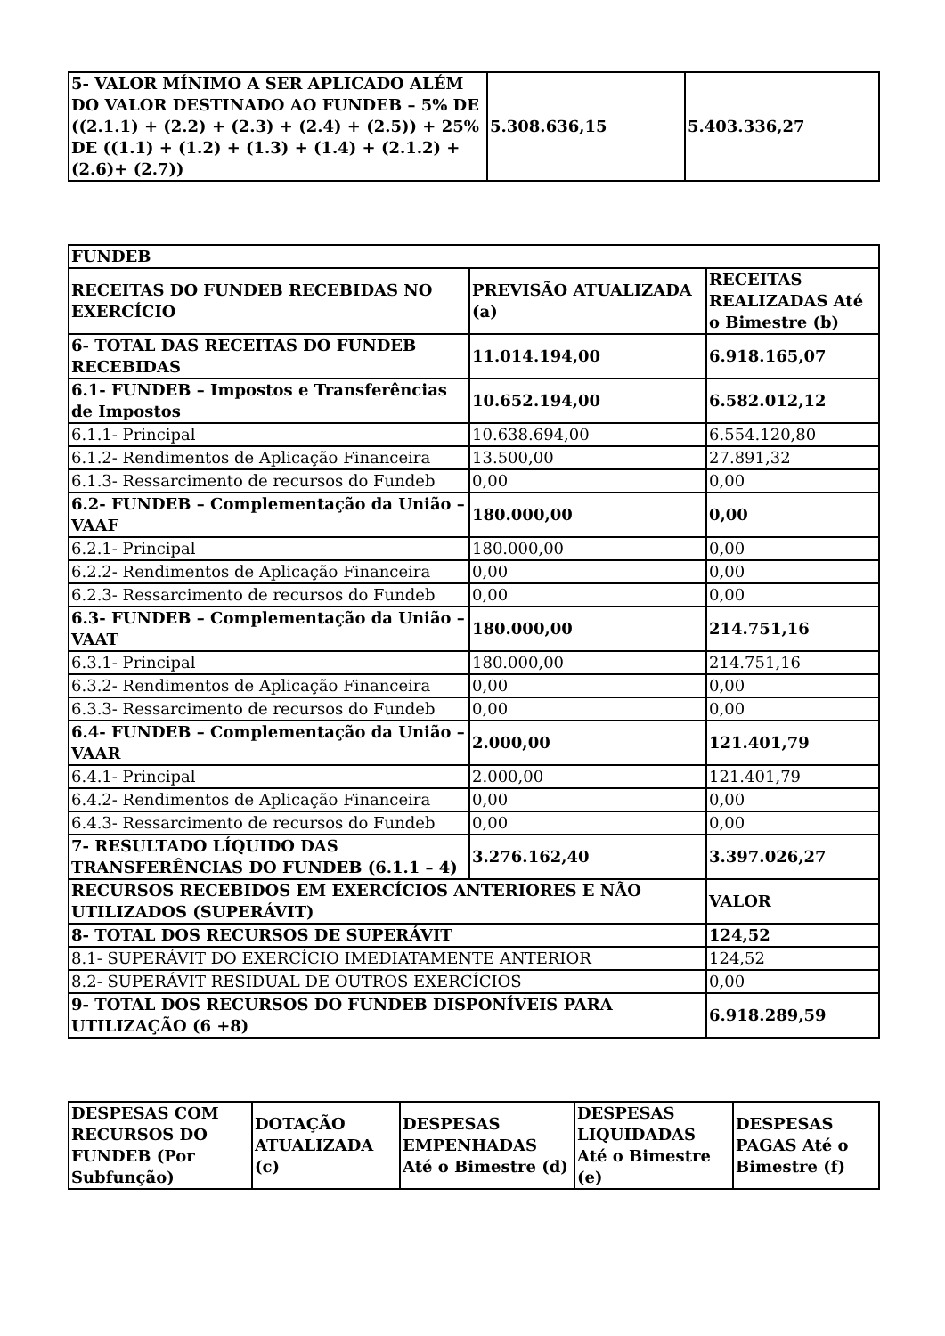| 5- VALOR MÍNIMO A SER APLICADO ALÉM DO VALOR DESTINADO AO FUNDEB – 5% DE ((2.1.1) + (2.2) + (2.3) + (2.4) + (2.5)) + 25% DE ((1.1) + (1.2) + (1.3) + (1.4) + (2.1.2) + (2.6)+ (2.7)) | 5.308.636,15 | 5.403.336,27 |
| FUNDEB | | |
| --- | --- | --- |
| RECEITAS DO FUNDEB RECEBIDAS NO EXERCÍCIO | PREVISÃO ATUALIZADA (a) | RECEITAS REALIZADAS Até o Bimestre (b) |
| 6- TOTAL DAS RECEITAS DO FUNDEB RECEBIDAS | 11.014.194,00 | 6.918.165,07 |
| 6.1- FUNDEB – Impostos e Transferências de Impostos | 10.652.194,00 | 6.582.012,12 |
| 6.1.1- Principal | 10.638.694,00 | 6.554.120,80 |
| 6.1.2- Rendimentos de Aplicação Financeira | 13.500,00 | 27.891,32 |
| 6.1.3- Ressarcimento de recursos do Fundeb | 0,00 | 0,00 |
| 6.2- FUNDEB – Complementação da União – VAAF | 180.000,00 | 0,00 |
| 6.2.1- Principal | 180.000,00 | 0,00 |
| 6.2.2- Rendimentos de Aplicação Financeira | 0,00 | 0,00 |
| 6.2.3- Ressarcimento de recursos do Fundeb | 0,00 | 0,00 |
| 6.3- FUNDEB – Complementação da União – VAAT | 180.000,00 | 214.751,16 |
| 6.3.1- Principal | 180.000,00 | 214.751,16 |
| 6.3.2- Rendimentos de Aplicação Financeira | 0,00 | 0,00 |
| 6.3.3- Ressarcimento de recursos do Fundeb | 0,00 | 0,00 |
| 6.4- FUNDEB – Complementação da União – VAAR | 2.000,00 | 121.401,79 |
| 6.4.1- Principal | 2.000,00 | 121.401,79 |
| 6.4.2- Rendimentos de Aplicação Financeira | 0,00 | 0,00 |
| 6.4.3- Ressarcimento de recursos do Fundeb | 0,00 | 0,00 |
| 7- RESULTADO LÍQUIDO DAS TRANSFERÊNCIAS DO FUNDEB (6.1.1 – 4) | 3.276.162,40 | 3.397.026,27 |
| RECURSOS RECEBIDOS EM EXERCÍCIOS ANTERIORES E NÃO UTILIZADOS (SUPERÁVIT) | | VALOR |
| 8- TOTAL DOS RECURSOS DE SUPERÁVIT | | 124,52 |
| 8.1- SUPERÁVIT DO EXERCÍCIO IMEDIATAMENTE ANTERIOR | | 124,52 |
| 8.2- SUPERÁVIT RESIDUAL DE OUTROS EXERCÍCIOS | | 0,00 |
| 9- TOTAL DOS RECURSOS DO FUNDEB DISPONÍVEIS PARA UTILIZAÇÃO (6 +8) | | 6.918.289,59 |
| DESPESAS COM RECURSOS DO FUNDEB (Por Subfunção) | DOTAÇÃO ATUALIZADA (c) | DESPESAS EMPENHADAS Até o Bimestre (d) | DESPESAS LIQUIDADAS Até o Bimestre (e) | DESPESAS PAGAS Até o Bimestre (f) |
| --- | --- | --- | --- | --- |